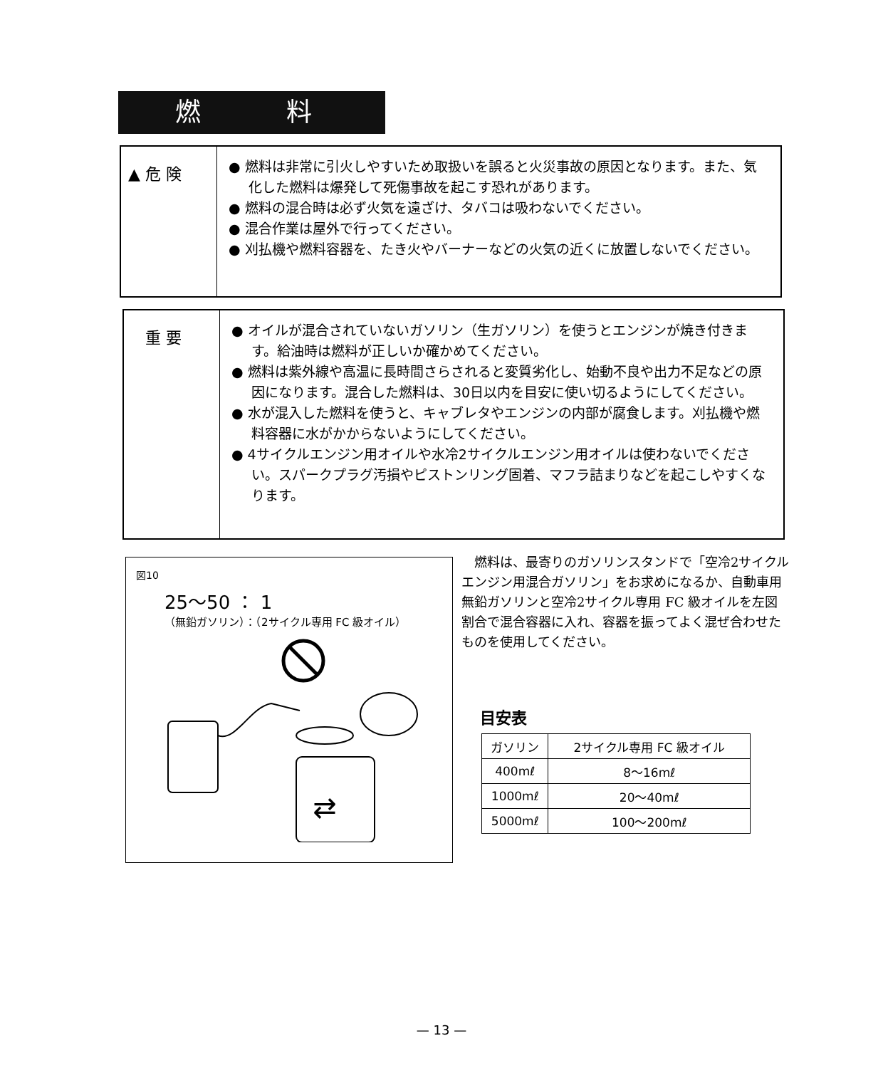燃 料
▲ 危 険
● 燃料は非常に引火しやすいため取扱いを誤ると火災事故の原因となります。また、気化した燃料は爆発して死傷事故を起こす恐れがあります。
● 燃料の混合時は必ず火気を遠ざけ、タバコは吸わないでください。
● 混合作業は屋外で行ってください。
● 刈払機や燃料容器を、たき火やバーナーなどの火気の近くに放置しないでください。
重 要
● オイルが混合されていないガソリン（生ガソリン）を使うとエンジンが焼き付きます。給油時は燃料が正しいか確かめてください。
● 燃料は紫外線や高温に長時間さらされると変質劣化し、始動不良や出力不足などの原因になります。混合した燃料は、30日以内を目安に使い切るようにしてください。
● 水が混入した燃料を使うと、キャブレタやエンジンの内部が腐食します。刈払機や燃料容器に水がかからないようにしてください。
● 4サイクルエンジン用オイルや水冷2サイクルエンジン用オイルは使わないでください。スパークプラグ汚損やピストンリング固着、マフラ詰まりなどを起こしやすくなります。
図10
25〜50 ： 1
（無鉛ガソリン）：（2サイクル専用 FC 級オイル）
⇄
　燃料は、最寄りのガソリンスタンドで「空冷2サイクルエンジン用混合ガソリン」をお求めになるか、自動車用無鉛ガソリンと空冷2サイクル専用 FC 級オイルを左図割合で混合容器に入れ、容器を振ってよく混ぜ合わせたものを使用してください。
目安表
| ガソリン | 2サイクル専用 FC 級オイル |
| --- | --- |
| 400mℓ | 8〜16mℓ |
| 1000mℓ | 20〜40mℓ |
| 5000mℓ | 100〜200mℓ |
— 13 —